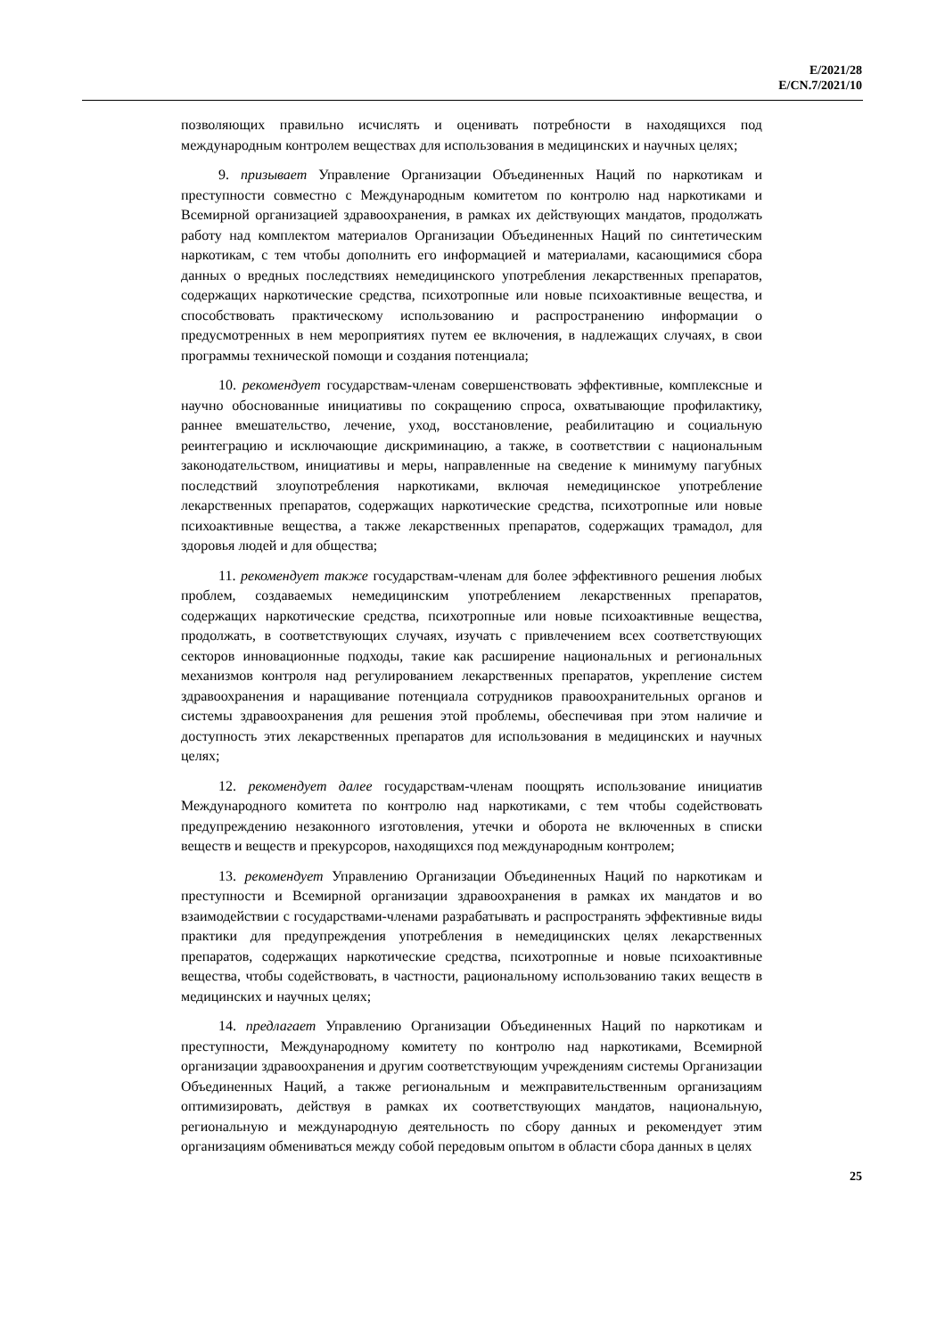E/2021/28
E/CN.7/2021/10
позволяющих правильно исчислять и оценивать потребности в находящихся под международным контролем веществах для использования в медицинских и научных целях;
9. призывает Управление Организации Объединенных Наций по наркотикам и преступности совместно с Международным комитетом по контролю над наркотиками и Всемирной организацией здравоохранения, в рамках их действующих мандатов, продолжать работу над комплектом материалов Организации Объединенных Наций по синтетическим наркотикам, с тем чтобы дополнить его информацией и материалами, касающимися сбора данных о вредных последствиях немедицинского употребления лекарственных препаратов, содержащих наркотические средства, психотропные или новые психоактивные вещества, и способствовать практическому использованию и распространению информации о предусмотренных в нем мероприятиях путем ее включения, в надлежащих случаях, в свои программы технической помощи и создания потенциала;
10. рекомендует государствам-членам совершенствовать эффективные, комплексные и научно обоснованные инициативы по сокращению спроса, охватывающие профилактику, раннее вмешательство, лечение, уход, восстановление, реабилитацию и социальную реинтеграцию и исключающие дискриминацию, а также, в соответствии с национальным законодательством, инициативы и меры, направленные на сведение к минимуму пагубных последствий злоупотребления наркотиками, включая немедицинское употребление лекарственных препаратов, содержащих наркотические средства, психотропные или новые психоактивные вещества, а также лекарственных препаратов, содержащих трамадол, для здоровья людей и для общества;
11. рекомендует также государствам-членам для более эффективного решения любых проблем, создаваемых немедицинским употреблением лекарственных препаратов, содержащих наркотические средства, психотропные или новые психоактивные вещества, продолжать, в соответствующих случаях, изучать с привлечением всех соответствующих секторов инновационные подходы, такие как расширение национальных и региональных механизмов контроля над регулированием лекарственных препаратов, укрепление систем здравоохранения и наращивание потенциала сотрудников правоохранительных органов и системы здравоохранения для решения этой проблемы, обеспечивая при этом наличие и доступность этих лекарственных препаратов для использования в медицинских и научных целях;
12. рекомендует далее государствам-членам поощрять использование инициатив Международного комитета по контролю над наркотиками, с тем чтобы содействовать предупреждению незаконного изготовления, утечки и оборота не включенных в списки веществ и веществ и прекурсоров, находящихся под международным контролем;
13. рекомендует Управлению Организации Объединенных Наций по наркотикам и преступности и Всемирной организации здравоохранения в рамках их мандатов и во взаимодействии с государствами-членами разрабатывать и распространять эффективные виды практики для предупреждения употребления в немедицинских целях лекарственных препаратов, содержащих наркотические средства, психотропные и новые психоактивные вещества, чтобы содействовать, в частности, рациональному использованию таких веществ в медицинских и научных целях;
14. предлагает Управлению Организации Объединенных Наций по наркотикам и преступности, Международному комитету по контролю над наркотиками, Всемирной организации здравоохранения и другим соответствующим учреждениям системы Организации Объединенных Наций, а также региональным и межправительственным организациям оптимизировать, действуя в рамках их соответствующих мандатов, национальную, региональную и международную деятельность по сбору данных и рекомендует этим организациям обмениваться между собой передовым опытом в области сбора данных в целях
25